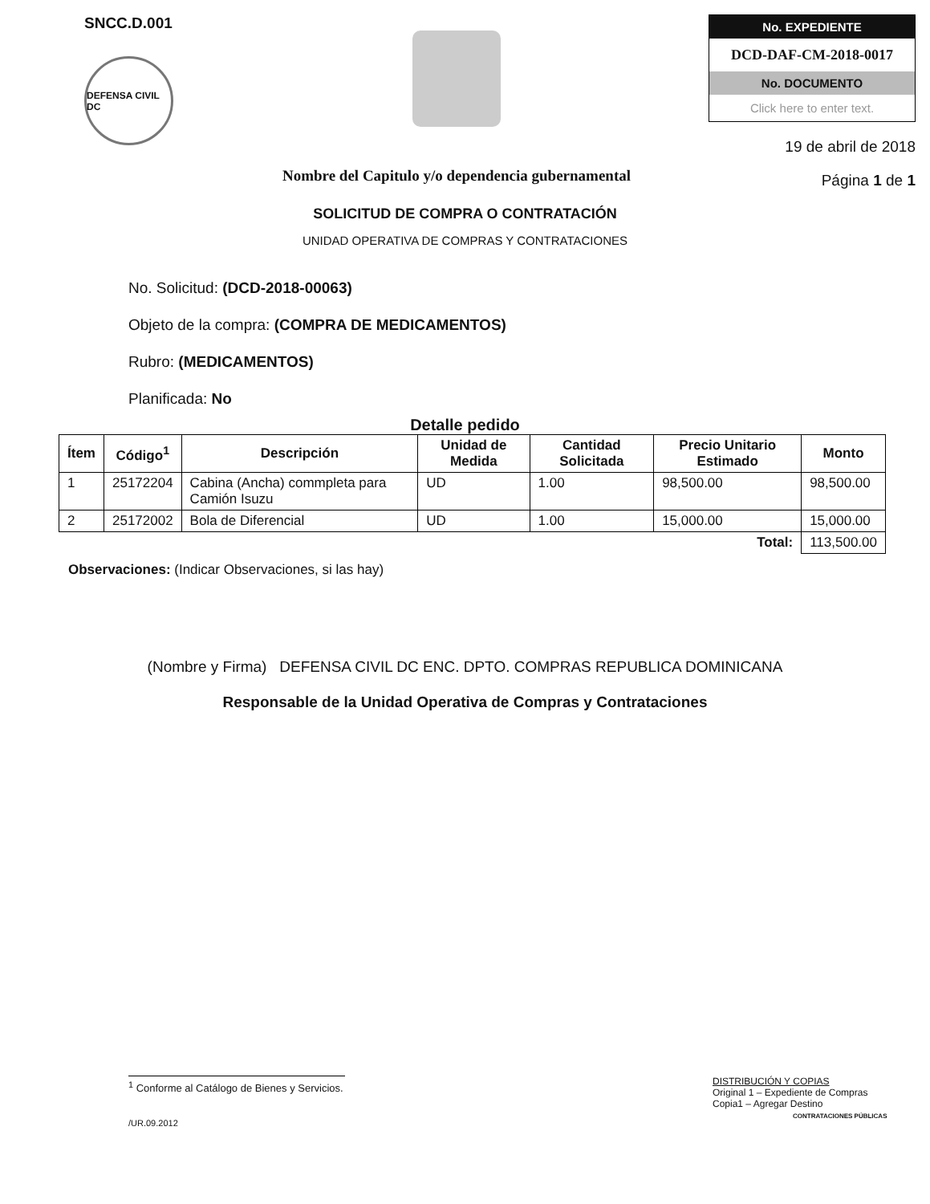SNCC.D.001
DEFENSA CIVIL DC
Nombre del Capitulo y/o dependencia gubernamental
No. EXPEDIENTE
DCD-DAF-CM-2018-0017
No. DOCUMENTO
Click here to enter text.
19 de abril de 2018
Página 1 de 1
SOLICITUD DE COMPRA O CONTRATACIÓN
UNIDAD OPERATIVA DE COMPRAS Y CONTRATACIONES
No. Solicitud: (DCD-2018-00063)
Objeto de la compra: (COMPRA DE MEDICAMENTOS)
Rubro: (MEDICAMENTOS)
Planificada: No
Detalle pedido
| Ítem | Código<sup>1</sup> | Descripción | Unidad de Medida | Cantidad Solicitada | Precio Unitario Estimado | Monto |
| --- | --- | --- | --- | --- | --- | --- |
| 1 | 25172204 | Cabina (Ancha) commpleta para Camión Isuzu | UD | 1.00 | 98,500.00 | 98,500.00 |
| 2 | 25172002 | Bola de Diferencial | UD | 1.00 | 15,000.00 | 15,000.00 |
| Total: | | | | | | 113,500.00 |
Observaciones: (Indicar Observaciones, si las hay)
(Nombre y Firma) DEFENSA CIVIL DC ENC. DPTO. COMPRAS REPUBLICA DOMINICANA
Responsable de la Unidad Operativa de Compras y Contrataciones
<sup>1</sup> Conforme al Catálogo de Bienes y Servicios.
/UR.09.2012
DISTRIBUCIÓN Y COPIAS
Original 1 – Expediente de Compras
Copia1 – Agregar Destino
CONTRATACIONES PÚBLICAS